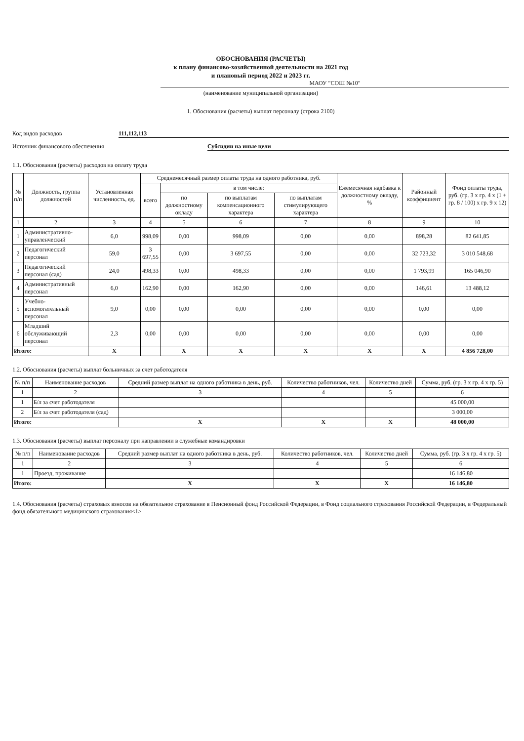ОБОСНОВАНИЯ (РАСЧЕТЫ)
к плану финансово-хозяйственной деятельности на 2021 год
и плановый период 2022 и 2023 гг.
МАОУ "СОШ №10"
(наименование муниципальной организации)
1. Обоснования (расчеты) выплат персоналу (строка 2100)
Код видов расходов 111,112,113
Источник финансового обеспечения Субсидии на иные цели
1.1. Обоснования (расчеты) расходов на оплату труда
| № п/п | Должность, группа должностей | Установленная численность, ед. | Среднемесячный размер оплаты труда на одного работника, руб. | | | | Ежемесячная надбавка к должностному окладу, % | Районный коэффициент | Фонд оплаты труда, руб. (гр. 3 х гр. 4 х (1 + гр. 8 / 100) х гр. 9 х 12) |
| --- | --- | --- | --- | --- | --- | --- | --- | --- | --- |
| | | | всего | в том числе: | | | | | |
| | | | | по должностному окладу | по выплатам компенсационного характера | по выплатам стимулирующего характера | | | |
| 1 | 2 | 3 | 4 | 5 | 6 | 7 | 8 | 9 | 10 |
| 1 | Административно-управленческий | 6,0 | 998,09 | 0,00 | 998,09 | 0,00 | 0,00 | 898,28 | 82 641,85 |
| 2 | Педагогический персонал | 59,0 | 3 697,55 | 0,00 | 3 697,55 | 0,00 | 0,00 | 32 723,32 | 3 010 548,68 |
| 3 | Педагогический персонал (сад) | 24,0 | 498,33 | 0,00 | 498,33 | 0,00 | 0,00 | 1 793,99 | 165 046,90 |
| 4 | Административный персонал | 6,0 | 162,90 | 0,00 | 162,90 | 0,00 | 0,00 | 146,61 | 13 488,12 |
| 5 | Учебно-вспомогательный персонал | 9,0 | 0,00 | 0,00 | 0,00 | 0,00 | 0,00 | 0,00 | 0,00 |
| 6 | Младший обслуживающий персонал | 2,3 | 0,00 | 0,00 | 0,00 | 0,00 | 0,00 | 0,00 | 0,00 |
| Итого: | | X | | X | X | X | X | X | 4 856 728,00 |
1.2. Обоснования (расчеты) выплат больничных за счет работодателя
| № п/п | Наименование расходов | Средний размер выплат на одного работника в день, руб. | Количество работников, чел. | Количество дней | Сумма, руб. (гр. 3 х гр. 4 х гр. 5) |
| --- | --- | --- | --- | --- | --- |
| 1 | 2 | 3 | 4 | 5 | 6 |
| 1 | Б/л за счет работодателя | | | | 45 000,00 |
| 2 | Б/л за счет работодателя (сад) | | | | 3 000,00 |
| Итого: | | X | X | X | 48 000,00 |
1.3. Обоснования (расчеты) выплат персоналу при направлении в служебные командировки
| № п/п | Наименование расходов | Средний размер выплат на одного работника в день, руб. | Количество работников, чел. | Количество дней | Сумма, руб. (гр. 3 х гр. 4 х гр. 5) |
| --- | --- | --- | --- | --- | --- |
| 1 | 2 | 3 | 4 | 5 | 6 |
| 1 | Проезд, проживание | | | | 16 146,80 |
| Итого: | | X | X | X | 16 146,80 |
1.4. Обоснования (расчеты) страховых взносов на обязательное страхование в Пенсионный фонд Российской Федерации, в Фонд социального страхования Российской Федерации, в Федеральный фонд обязательного медицинского страхования<1>